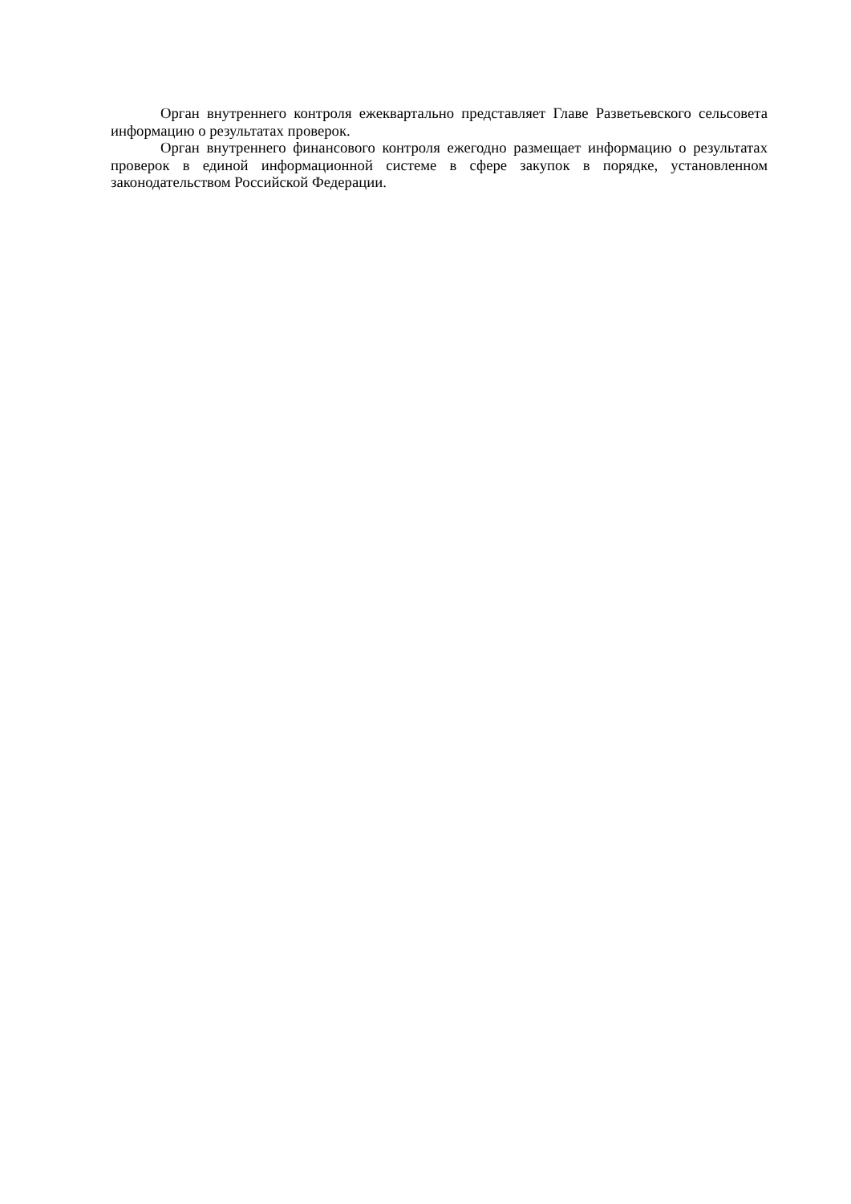Орган внутреннего контроля ежеквартально представляет Главе Разветьевского сельсовета информацию о результатах проверок.
Орган внутреннего финансового контроля ежегодно размещает информацию о результатах проверок в единой информационной системе в сфере закупок в порядке, установленном законодательством Российской Федерации.